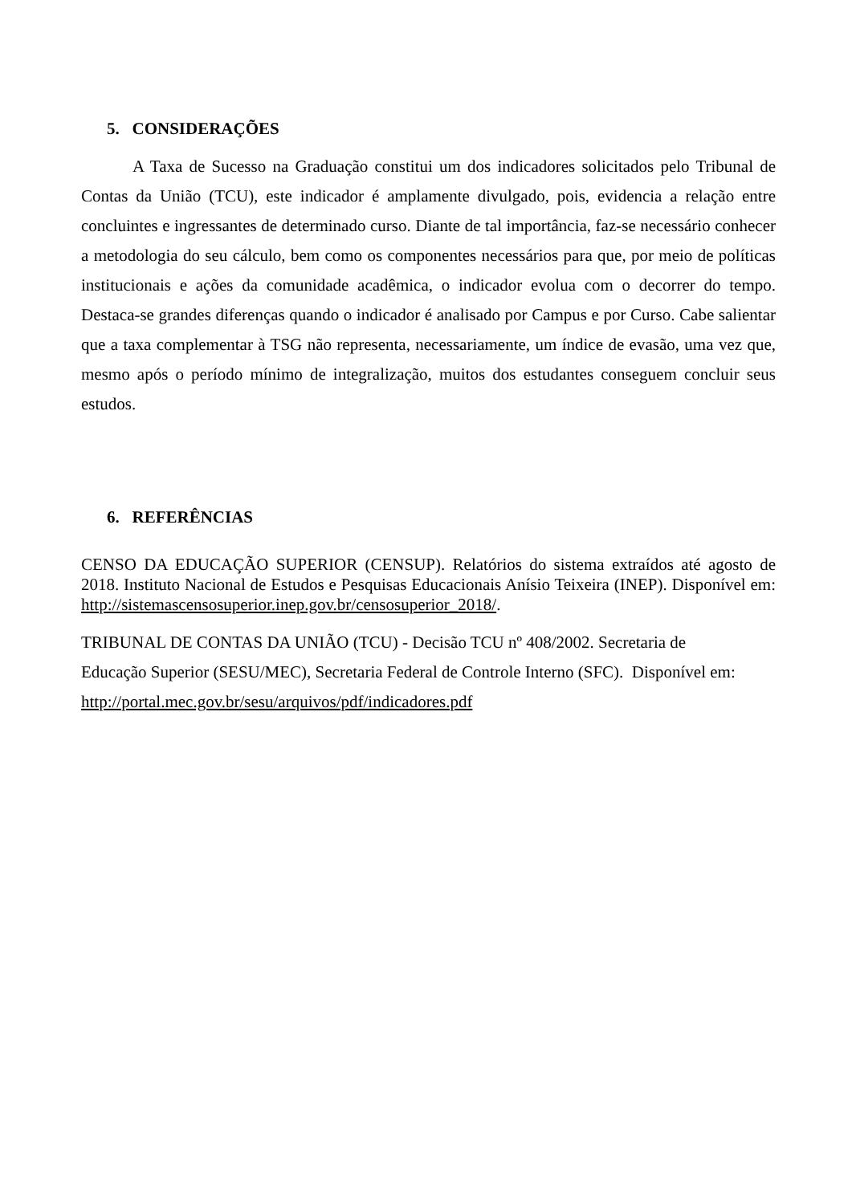5. CONSIDERAÇÕES
A Taxa de Sucesso na Graduação constitui um dos indicadores solicitados pelo Tribunal de Contas da União (TCU), este indicador é amplamente divulgado, pois, evidencia a relação entre concluintes e ingressantes de determinado curso. Diante de tal importância, faz-se necessário conhecer a metodologia do seu cálculo, bem como os componentes necessários para que, por meio de políticas institucionais e ações da comunidade acadêmica, o indicador evolua com o decorrer do tempo. Destaca-se grandes diferenças quando o indicador é analisado por Campus e por Curso. Cabe salientar que a taxa complementar à TSG não representa, necessariamente, um índice de evasão, uma vez que, mesmo após o período mínimo de integralização, muitos dos estudantes conseguem concluir seus estudos.
6. REFERÊNCIAS
CENSO DA EDUCAÇÃO SUPERIOR (CENSUP). Relatórios do sistema extraídos até agosto de 2018. Instituto Nacional de Estudos e Pesquisas Educacionais Anísio Teixeira (INEP). Disponível em: http://sistemascensosuperior.inep.gov.br/censosuperior_2018/.
TRIBUNAL DE CONTAS DA UNIÃO (TCU) - Decisão TCU nº 408/2002. Secretaria de
Educação Superior (SESU/MEC), Secretaria Federal de Controle Interno (SFC). Disponível em:
http://portal.mec.gov.br/sesu/arquivos/pdf/indicadores.pdf